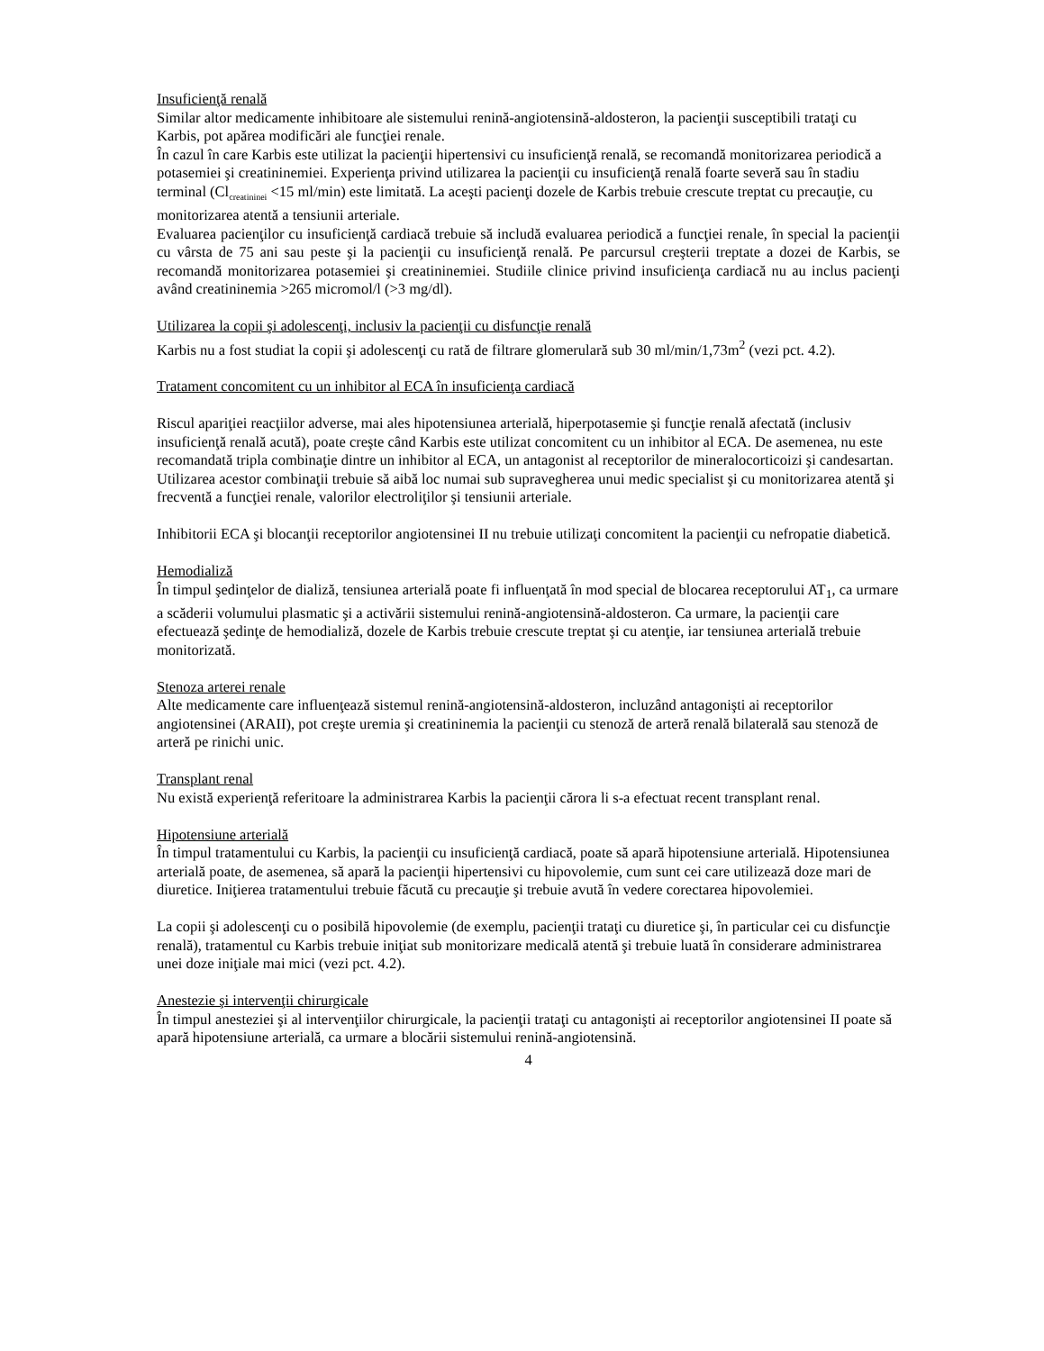Insuficienţă renală
Similar altor medicamente inhibitoare ale sistemului renină-angiotensină-aldosteron, la pacienţii susceptibili trataţi cu Karbis, pot apărea modificări ale funcţiei renale.
În cazul în care Karbis este utilizat la pacienţii hipertensivi cu insuficienţă renală, se recomandă monitorizarea periodică a potasemiei şi creatininemiei. Experienţa privind utilizarea la pacienţii cu insuficienţă renală foarte severă sau în stadiu terminal (Cl<sub>creatininei</sub> <15 ml/min) este limitată. La aceşti pacienţi dozele de Karbis trebuie crescute treptat cu precauţie, cu monitorizarea atentă a tensiunii arteriale.
Evaluarea pacienţilor cu insuficienţă cardiacă trebuie să includă evaluarea periodică a funcţiei renale, în special la pacienţii cu vârsta de 75 ani sau peste şi la pacienţii cu insuficienţă renală. Pe parcursul creşterii treptate a dozei de Karbis, se recomandă monitorizarea potasemiei şi creatininemiei. Studiile clinice privind insuficienţa cardiacă nu au inclus pacienţi având creatininemia >265 micromol/l (>3 mg/dl).
Utilizarea la copii şi adolescenţi, inclusiv la pacienţii cu disfuncţie renală
Karbis nu a fost studiat la copii şi adolescenţi cu rată de filtrare glomerulară sub 30 ml/min/1,73m<sup>2</sup> (vezi pct. 4.2).
Tratament concomitent cu un inhibitor al ECA în insuficienţa cardiacă
Riscul apariţiei reacţiilor adverse, mai ales hipotensiunea arterială, hiperpotasemie şi funcţie renală afectată (inclusiv insuficienţă renală acută), poate creşte când Karbis este utilizat concomitent cu un inhibitor al ECA. De asemenea, nu este recomandată tripla combinaţie dintre un inhibitor al ECA, un antagonist al receptorilor de mineralocorticoizi şi candesartan. Utilizarea acestor combinaţii trebuie să aibă loc numai sub supravegherea unui medic specialist şi cu monitorizarea atentă şi frecventă a funcţiei renale, valorilor electroliţilor şi tensiunii arteriale.
Inhibitorii ECA şi blocanţii receptorilor angiotensinei II nu trebuie utilizaţi concomitent la pacienţii cu nefropatie diabetică.
Hemodializă
În timpul şedinţelor de dializă, tensiunea arterială poate fi influenţată în mod special de blocarea receptorului AT<sub>1</sub>, ca urmare a scăderii volumului plasmatic şi a activării sistemului renină-angiotensină-aldosteron. Ca urmare, la pacienţii care efectuează şedinţe de hemodializă, dozele de Karbis trebuie crescute treptat şi cu atenţie, iar tensiunea arterială trebuie monitorizată.
Stenoza arterei renale
Alte medicamente care influenţează sistemul renină-angiotensină-aldosteron, incluzând antagonişti ai receptorilor angiotensinei (ARAII), pot creşte uremia şi creatininemia la pacienţii cu stenoză de arteră renală bilaterală sau stenoză de arteră pe rinichi unic.
Transplant renal
Nu există experienţă referitoare la administrarea Karbis la pacienţii cărora li s-a efectuat recent transplant renal.
Hipotensiune arterială
În timpul tratamentului cu Karbis, la pacienţii cu insuficienţă cardiacă, poate să apară hipotensiune arterială. Hipotensiunea arterială poate, de asemenea, să apară la pacienţii hipertensivi cu hipovolemie, cum sunt cei care utilizează doze mari de diuretice. Iniţierea tratamentului trebuie făcută cu precauţie şi trebuie avută în vedere corectarea hipovolemiei.
La copii şi adolescenţi cu o posibilă hipovolemie (de exemplu, pacienţii trataţi cu diuretice şi, în particular cei cu disfuncţie renală), tratamentul cu Karbis trebuie iniţiat sub monitorizare medicală atentă şi trebuie luată în considerare administrarea unei doze iniţiale mai mici (vezi pct. 4.2).
Anestezie şi intervenţii chirurgicale
În timpul anesteziei şi al intervenţiilor chirurgicale, la pacienţii trataţi cu antagonişti ai receptorilor angiotensinei II poate să apară hipotensiune arterială, ca urmare a blocării sistemului renină-angiotensină.
4